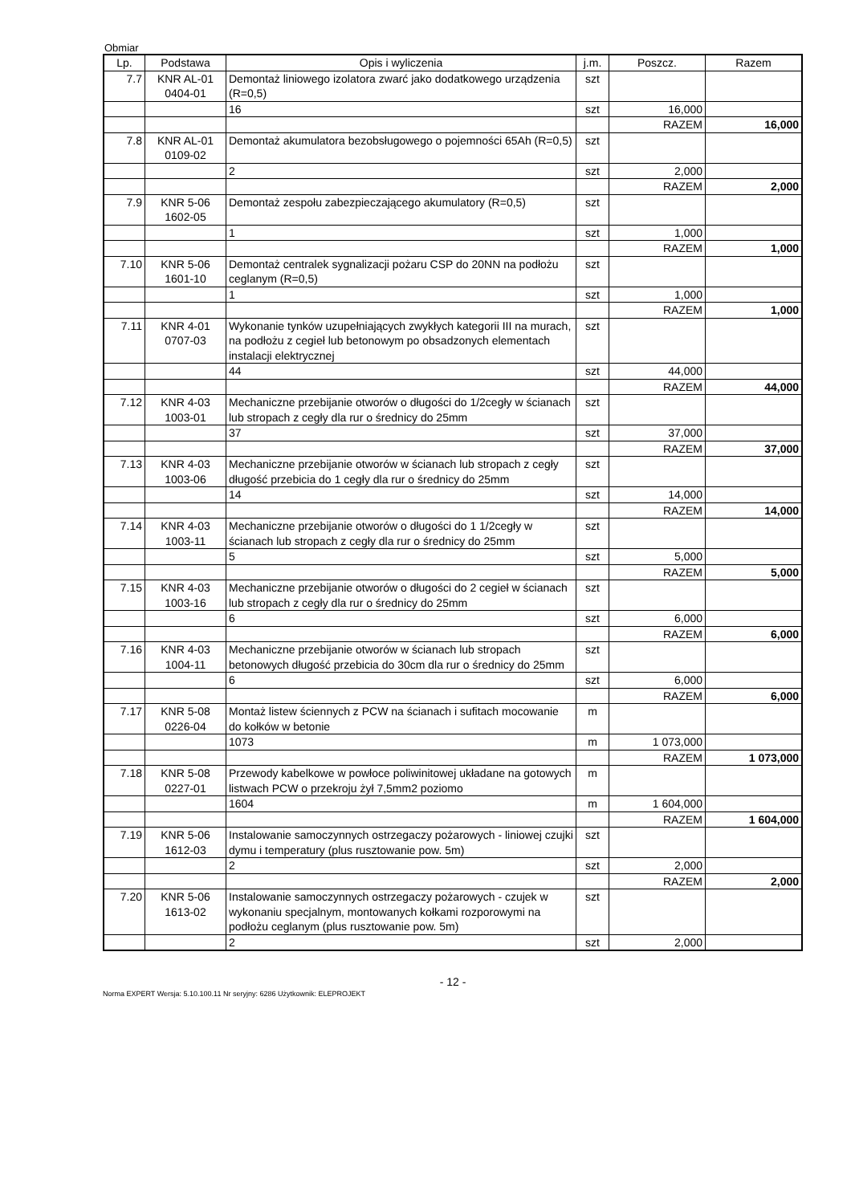Obmiar
| Lp. | Podstawa | Opis i wyliczenia | j.m. | Poszcz. | Razem |
| --- | --- | --- | --- | --- | --- |
| 7.7 | KNR AL-01 0404-01 | Demontaż liniowego izolatora zwarć jako dodatkowego urządzenia (R=0,5) | szt | | |
| | | 16 | szt | 16,000 | |
| | | | | RAZEM | 16,000 |
| 7.8 | KNR AL-01 0109-02 | Demontaż akumulatora bezobsługowego o pojemności 65Ah (R=0,5) | szt | | |
| | | 2 | szt | 2,000 | |
| | | | | RAZEM | 2,000 |
| 7.9 | KNR 5-06 1602-05 | Demontaż zespołu zabezpieczającego akumulatory (R=0,5) | szt | | |
| | | 1 | szt | 1,000 | |
| | | | | RAZEM | 1,000 |
| 7.10 | KNR 5-06 1601-10 | Demontaż centralek sygnalizacji pożaru CSP do 20NN na podłożu ceglanym (R=0,5) | szt | | |
| | | 1 | szt | 1,000 | |
| | | | | RAZEM | 1,000 |
| 7.11 | KNR 4-01 0707-03 | Wykonanie tynków uzupełniających zwykłych kategorii III na murach, na podłożu z cegieł lub betonowym po obsadzonych elementach instalacji elektrycznej | szt | | |
| | | 44 | szt | 44,000 | |
| | | | | RAZEM | 44,000 |
| 7.12 | KNR 4-03 1003-01 | Mechaniczne przebijanie otworów o długości do 1/2cegły w ścianach lub stropach z cegły dla rur o średnicy do 25mm | szt | | |
| | | 37 | szt | 37,000 | |
| | | | | RAZEM | 37,000 |
| 7.13 | KNR 4-03 1003-06 | Mechaniczne przebijanie otworów w ścianach lub stropach z cegły długość przebicia do 1 cegły dla rur o średnicy do 25mm | szt | | |
| | | 14 | szt | 14,000 | |
| | | | | RAZEM | 14,000 |
| 7.14 | KNR 4-03 1003-11 | Mechaniczne przebijanie otworów o długości do 1 1/2cegły w ścianach lub stropach z cegły dla rur o średnicy do 25mm | szt | | |
| | | 5 | szt | 5,000 | |
| | | | | RAZEM | 5,000 |
| 7.15 | KNR 4-03 1003-16 | Mechaniczne przebijanie otworów o długości do 2 cegieł w ścianach lub stropach z cegły dla rur o średnicy do 25mm | szt | | |
| | | 6 | szt | 6,000 | |
| | | | | RAZEM | 6,000 |
| 7.16 | KNR 4-03 1004-11 | Mechaniczne przebijanie otworów w ścianach lub stropach betonowych długość przebicia do 30cm dla rur o średnicy do 25mm | szt | | |
| | | 6 | szt | 6,000 | |
| | | | | RAZEM | 6,000 |
| 7.17 | KNR 5-08 0226-04 | Montaż listew ściennych z PCW na ścianach i sufitach mocowanie do kołków w betonie | m | | |
| | | 1073 | m | 1 073,000 | |
| | | | | RAZEM | 1 073,000 |
| 7.18 | KNR 5-08 0227-01 | Przewody kabelkowe w powłoce poliwinitowej układane na gotowych listwach PCW o przekroju żył 7,5mm2 poziomo | m | | |
| | | 1604 | m | 1 604,000 | |
| | | | | RAZEM | 1 604,000 |
| 7.19 | KNR 5-06 1612-03 | Instalowanie samoczynnych ostrzegaczy pożarowych - liniowej czujki dymu i temperatury (plus rusztowanie pow. 5m) | szt | | |
| | | 2 | szt | 2,000 | |
| | | | | RAZEM | 2,000 |
| 7.20 | KNR 5-06 1613-02 | Instalowanie samoczynnych ostrzegaczy pożarowych - czujek w wykonaniu specjalnym, montowanych kołkami rozporowymi na podłożu ceglanym (plus rusztowanie pow. 5m) | szt | | |
| | | 2 | szt | 2,000 | |
- 12 -
Norma EXPERT Wersja: 5.10.100.11 Nr seryjny: 6286 Użytkownik: ELEPROJEKT